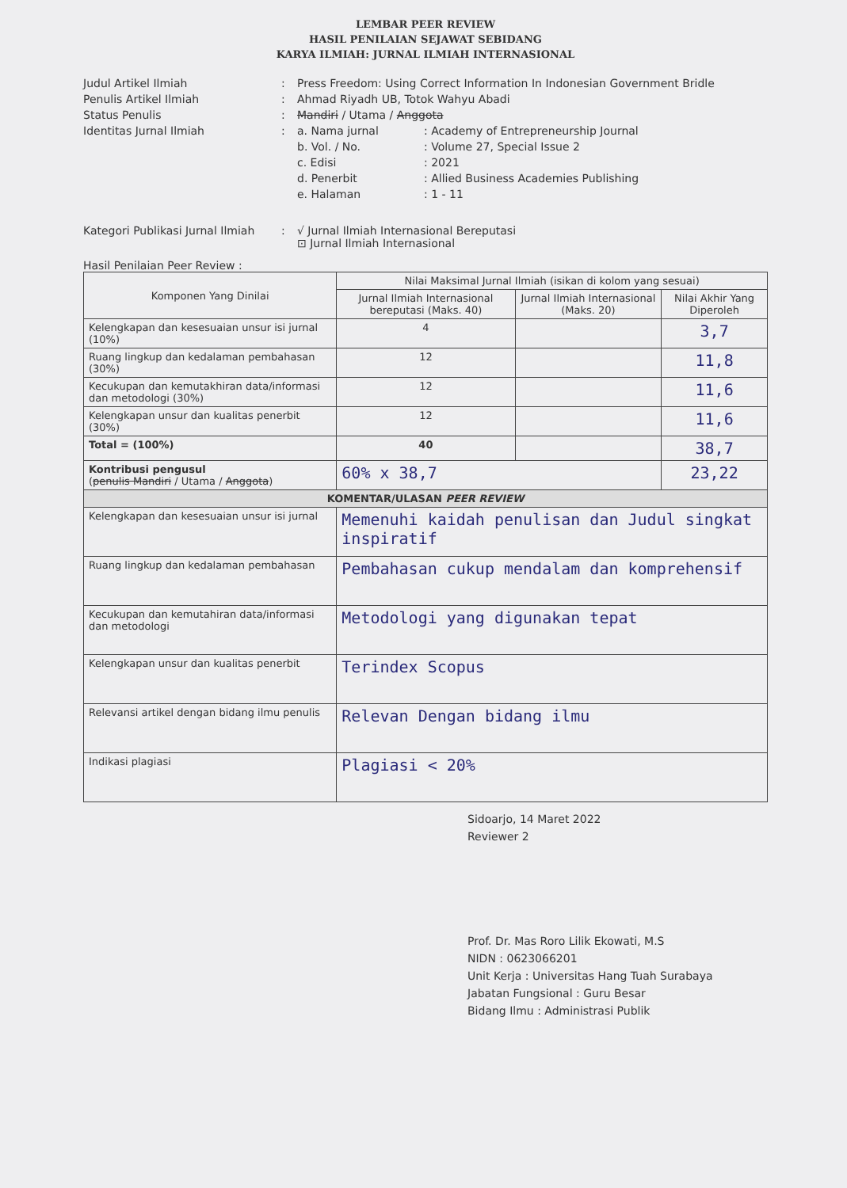LEMBAR PEER REVIEW
HASIL PENILAIAN SEJAWAT SEBIDANG
KARYA ILMIAH: JURNAL ILMIAH INTERNASIONAL
Judul Artikel Ilmiah
:
Press Freedom: Using Correct Information In Indonesian Government Bridle
Penulis Artikel Ilmiah
:
Ahmad Riyadh UB, Totok Wahyu Abadi
Status Penulis
:
Mandiri / Utama / Anggota
Identitas Jurnal Ilmiah
:
a. Nama jurnal
: Academy of Entrepreneurship Journal
b. Vol. / No.
: Volume 27, Special Issue 2
c. Edisi
: 2021
d. Penerbit
: Allied Business Academies Publishing
e. Halaman
: 1 - 11
Kategori Publikasi Jurnal Ilmiah
:
√ Jurnal Ilmiah Internasional Bereputasi
⊡ Jurnal Ilmiah Internasional
Hasil Penilaian Peer Review :
| Komponen Yang Dinilai | Nilai Maksimal Jurnal Ilmiah (isikan di kolom yang sesuai) | | |
| --- | --- | --- | --- |
| | Jurnal Ilmiah Internasional bereputasi (Maks. 40) | Jurnal Ilmiah Internasional (Maks. 20) | Nilai Akhir Yang Diperoleh |
| Kelengkapan dan kesesuaian unsur isi jurnal (10%) | 4 | | 3,7 |
| Ruang lingkup dan kedalaman pembahasan (30%) | 12 | | 11,8 |
| Kecukupan dan kemutakhiran data/informasi dan metodologi (30%) | 12 | | 11,6 |
| Kelengkapan unsur dan kualitas penerbit (30%) | 12 | | 11,6 |
| Total = (100%) | 40 | | 38,7 |
| Kontribusi pengusul ( penulis Mandiri / Utama / Anggota ) | 60% x 38,7 | | 23,22 |
| KOMENTAR/ULASAN PEER REVIEW | | | |
| Kelengkapan dan kesesuaian unsur isi jurnal | Memenuhi kaidah penulisan dan Judul singkat inspiratif | | |
| Ruang lingkup dan kedalaman pembahasan | Pembahasan cukup mendalam dan komprehensif | | |
| Kecukupan dan kemutahiran data/informasi dan metodologi | Metodologi yang digunakan tepat | | |
| Kelengkapan unsur dan kualitas penerbit | Terindex Scopus | | |
| Relevansi artikel dengan bidang ilmu penulis | Relevan Dengan bidang ilmu | | |
| Indikasi plagiasi | Plagiasi < 20% | | |
Sidoarjo, 14 Maret 2022
Reviewer 2
Prof. Dr. Mas Roro Lilik Ekowati, M.S
NIDN : 0623066201
Unit Kerja : Universitas Hang Tuah Surabaya
Jabatan Fungsional : Guru Besar
Bidang Ilmu : Administrasi Publik